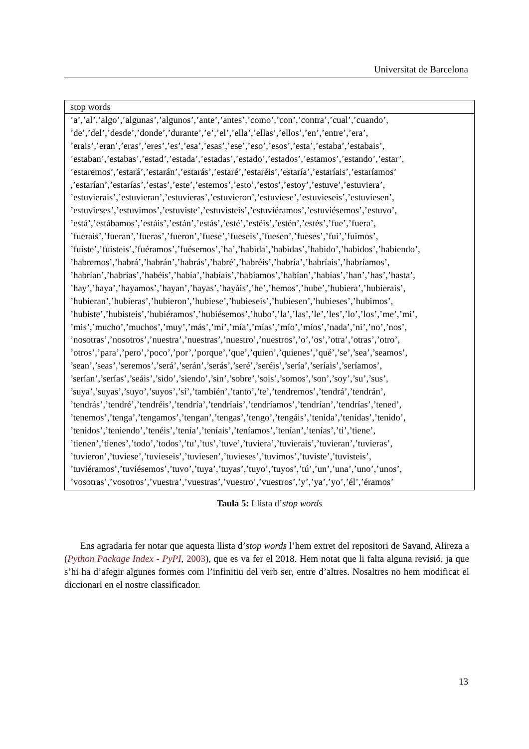Universitat de Barcelona
| stop words |
| --- |
| ’a’,’al’,’algo’,’algunas’,’algunos’,’ante’,’antes’,’como’,’con’,’contra’,’cual’,’cuando’, ’de’,’del’,’desde’,’donde’,’durante’,’e’,’el’,’ella’,’ellas’,’ellos’,’en’,’entre’,’era’, ’erais’,’eran’,’eras’,’eres’,’es’,’esa’,’esas’,’ese’,’eso’,’esos’,’esta’,’estaba’,’estabais’, ’estaban’,’estabas’,’estad’,’estada’,’estadas’,’estado’,’estados’,’estamos’,’estando’,’estar’, ’estaremos’,’estará’,’estarán’,’estarás’,’estaré’,’estaréis’,’estaría’,’estaríais’,’estaríamos’ ,’estarían’,’estarías’,’estas’,’este’,’estemos’,’esto’,’estos’,’estoy’,’estuve’,’estuviera’, ’estuvierais’,’estuvieran’,’estuvieras’,’estuvieron’,’estuviese’,’estuvieseis’,’estuviesen’, ’estuvieses’,’estuvimos’,’estuviste’,’estuvisteis’,’estuviéramos’,’estuviésemos’,’estuvo’, ’está’,’estábamos’,’estáis’,’están’,’estás’,’esté’,’estéis’,’estén’,’estés’,’fue’,’fuera’, ’fuerais’,’fueran’,’fueras’,’fueron’,’fuese’,’fueseis’,’fuesen’,’fueses’,’fui’,’fuimos’, ’fuiste’,’fuisteis’,’fuéramos’,’fuésemos’,’ha’,’habida’,’habidas’,’habido’,’habidos’,’habiendo’, ’habremos’,’habrá’,’habrán’,’habrás’,’habré’,’habréis’,’habría’,’habríais’,’habríamos’, ’habrían’,’habrías’,’habéis’,’había’,’habíais’,’habíamos’,’habían’,’habías’,’han’,’has’,’hasta’, ’hay’,’haya’,’hayamos’,’hayan’,’hayas’,’hayáis’,’he’,’hemos’,’hube’,’hubiera’,’hubierais’, ’hubieran’,’hubieras’,’hubieron’,’hubiese’,’hubieseis’,’hubiesen’,’hubieses’,’hubimos’, ’hubiste’,’hubisteis’,’hubiéramos’,’hubiésemos’,’hubo’,’la’,’las’,’le’,’les’,’lo’,’los’,’me’,’mi’, ’mis’,’mucho’,’muchos’,’muy’,’más’,’mí’,’mía’,’mías’,’mío’,’míos’,’nada’,’ni’,’no’,’nos’, ’nosotras’,’nosotros’,’nuestra’,’nuestras’,’nuestro’,’nuestros’,’o’,’os’,’otra’,’otras’,’otro’, ’otros’,’para’,’pero’,’poco’,’por’,’porque’,’que’,’quien’,’quienes’,’qué’,’se’,’sea’,’seamos’, ’sean’,’seas’,’seremos’,’será’,’serán’,’serás’,’seré’,’seréis’,’sería’,’seríais’,’seríamos’, ’serían’,’serías’,’seáis’,’sido’,’siendo’,’sin’,’sobre’,’sois’,’somos’,’son’,’soy’,’su’,’sus’, ’suya’,’suyas’,’suyo’,’suyos’,’sí’,’también’,’tanto’,’te’,’tendremos’,’tendrá’,’tendrán’, ’tendrás’,’tendré’,’tendréis’,’tendría’,’tendríais’,’tendríamos’,’tendrían’,’tendrías’,’tened’, ’tenemos’,’tenga’,’tengamos’,’tengan’,’tengas’,’tengo’,’tengáis’,’tenida’,’tenidas’,’tenido’, ’tenidos’,’teniendo’,’tenéis’,’tenía’,’teníais’,’teníamos’,’tenían’,’tenías’,’ti’,’tiene’, ’tienen’,’tienes’,’todo’,’todos’,’tu’,’tus’,’tuve’,’tuviera’,’tuvierais’,’tuvieran’,’tuvieras’, ’tuvieron’,’tuviese’,’tuvieseis’,’tuviesen’,’tuvieses’,’tuvimos’,’tuviste’,’tuvisteis’, ’tuviéramos’,’tuviésemos’,’tuvo’,’tuya’,’tuyas’,’tuyo’,’tuyos’,’tú’,’un’,’una’,’uno’,’unos’, ’vosotras’,’vosotros’,’vuestra’,’vuestras’,’vuestro’,’vuestros’,’y’,’ya’,’yo’,’él’,’éramos’ |
Taula 5: Llista d’stop words
Ens agradaria fer notar que aquesta llista d’stop words l’hem extret del repositori de Savand, Alireza a (Python Package Index - PyPI, 2003), que es va fer el 2018. Hem notat que li falta alguna revisió, ja que s’hi ha d’afegir algunes formes com l’infinitiu del verb ser, entre d’altres. Nosaltres no hem modificat el diccionari en el nostre classificador.
13